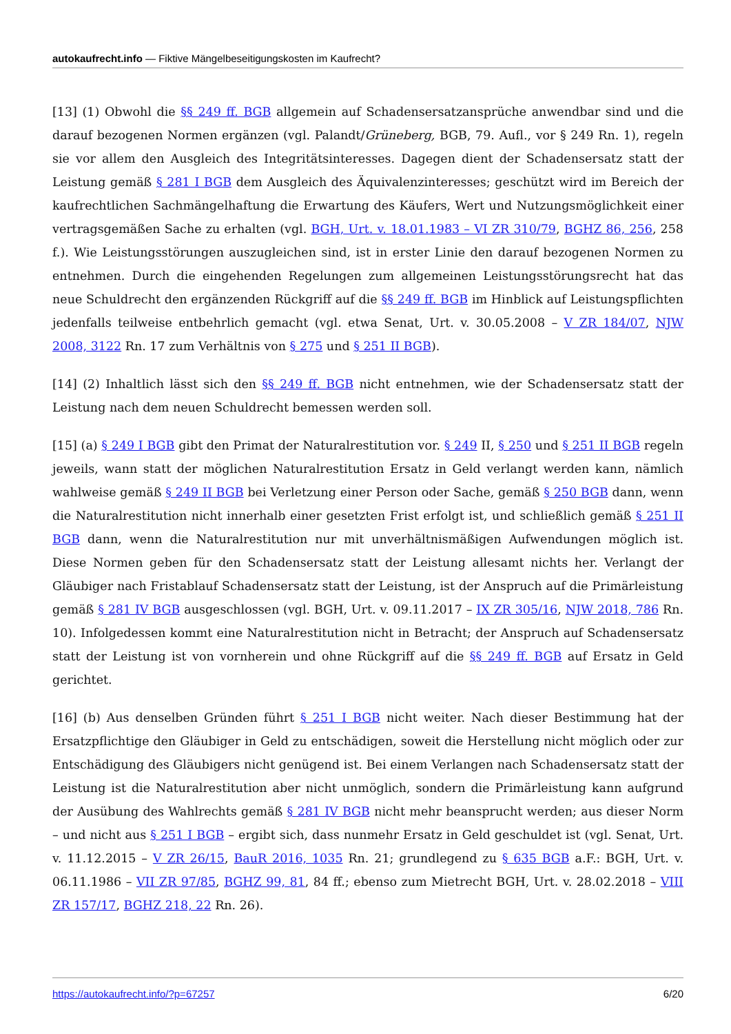autokaufrecht.info — Fiktive Mängelbeseitigungskosten im Kaufrecht?
[13] (1) Obwohl die §§ 249 ff. BGB allgemein auf Schadensersatzansprüche anwendbar sind und die darauf bezogenen Normen ergänzen (vgl. Palandt/Grüneberg, BGB, 79. Aufl., vor § 249 Rn. 1), regeln sie vor allem den Ausgleich des Integritätsinteresses. Dagegen dient der Schadensersatz statt der Leistung gemäß § 281 I BGB dem Ausgleich des Äquivalenzinteresses; geschützt wird im Bereich der kaufrechtlichen Sachmängelhaftung die Erwartung des Käufers, Wert und Nutzungsmöglichkeit einer vertragsgemäßen Sache zu erhalten (vgl. BGH, Urt. v. 18.01.1983 – VI ZR 310/79, BGHZ 86, 256, 258 f.). Wie Leistungsstörungen auszugleichen sind, ist in erster Linie den darauf bezogenen Normen zu entnehmen. Durch die eingehenden Regelungen zum allgemeinen Leistungsstörungsrecht hat das neue Schuldrecht den ergänzenden Rückgriff auf die §§ 249 ff. BGB im Hinblick auf Leistungspflichten jedenfalls teilweise entbehrlich gemacht (vgl. etwa Senat, Urt. v. 30.05.2008 – V ZR 184/07, NJW 2008, 3122 Rn. 17 zum Verhältnis von § 275 und § 251 II BGB).
[14] (2) Inhaltlich lässt sich den §§ 249 ff. BGB nicht entnehmen, wie der Schadensersatz statt der Leistung nach dem neuen Schuldrecht bemessen werden soll.
[15] (a) § 249 I BGB gibt den Primat der Naturalrestitution vor. § 249 II, § 250 und § 251 II BGB regeln jeweils, wann statt der möglichen Naturalrestitution Ersatz in Geld verlangt werden kann, nämlich wahlweise gemäß § 249 II BGB bei Verletzung einer Person oder Sache, gemäß § 250 BGB dann, wenn die Naturalrestitution nicht innerhalb einer gesetzten Frist erfolgt ist, und schließlich gemäß § 251 II BGB dann, wenn die Naturalrestitution nur mit unverhältnismäßigen Aufwendungen möglich ist. Diese Normen geben für den Schadensersatz statt der Leistung allesamt nichts her. Verlangt der Gläubiger nach Fristablauf Schadensersatz statt der Leistung, ist der Anspruch auf die Primärleistung gemäß § 281 IV BGB ausgeschlossen (vgl. BGH, Urt. v. 09.11.2017 – IX ZR 305/16, NJW 2018, 786 Rn. 10). Infolgedessen kommt eine Naturalrestitution nicht in Betracht; der Anspruch auf Schadensersatz statt der Leistung ist von vornherein und ohne Rückgriff auf die §§ 249 ff. BGB auf Ersatz in Geld gerichtet.
[16] (b) Aus denselben Gründen führt § 251 I BGB nicht weiter. Nach dieser Bestimmung hat der Ersatzpflichtige den Gläubiger in Geld zu entschädigen, soweit die Herstellung nicht möglich oder zur Entschädigung des Gläubigers nicht genügend ist. Bei einem Verlangen nach Schadensersatz statt der Leistung ist die Naturalrestitution aber nicht unmöglich, sondern die Primärleistung kann aufgrund der Ausübung des Wahlrechts gemäß § 281 IV BGB nicht mehr beansprucht werden; aus dieser Norm – und nicht aus § 251 I BGB – ergibt sich, dass nunmehr Ersatz in Geld geschuldet ist (vgl. Senat, Urt. v. 11.12.2015 – V ZR 26/15, BauR 2016, 1035 Rn. 21; grundlegend zu § 635 BGB a.F.: BGH, Urt. v. 06.11.1986 – VII ZR 97/85, BGHZ 99, 81, 84 ff.; ebenso zum Mietrecht BGH, Urt. v. 28.02.2018 – VIII ZR 157/17, BGHZ 218, 22 Rn. 26).
https://autokaufrecht.info/?p=67257 6/20